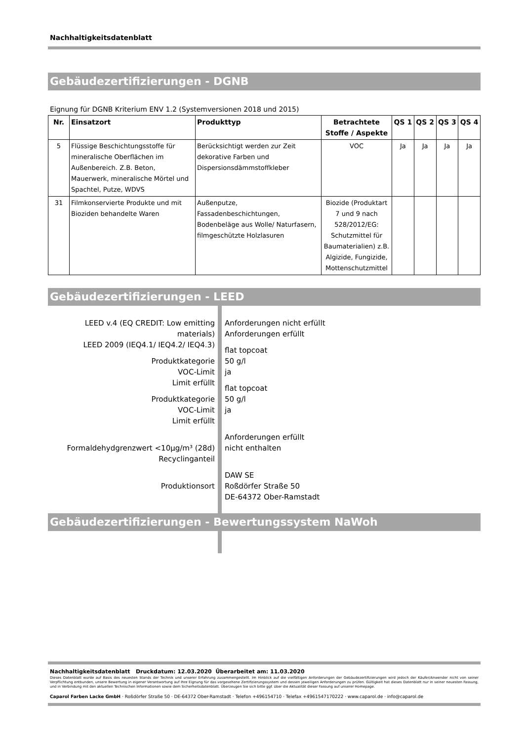Nachhaltigkeitsdatenblatt
Gebäudezertifizierungen - DGNB
Eignung für DGNB Kriterium ENV 1.2 (Systemversionen 2018 und 2015)
| Nr. | Einsatzort | Produkttyp | Betrachtete Stoffe / Aspekte | QS 1 | QS 2 | QS 3 | QS 4 |
| --- | --- | --- | --- | --- | --- | --- | --- |
| 5 | Flüssige Beschichtungsstoffe für mineralische Oberflächen im Außenbereich. Z.B. Beton, Mauerwerk, mineralische Mörtel und Spachtel, Putze, WDVS | Berücksichtigt werden zur Zeit dekorative Farben und Dispersionsdämmstoffkleber | VOC | Ja | Ja | Ja | Ja |
| 31 | Filmkonservierte Produkte und mit Bioziden behandelte Waren | Außenputze, Fassadenbeschichtungen, Bodenbeläge aus Wolle/ Naturfasern, filmgeschützte Holzlasuren | Biozide (Produktart 7 und 9 nach 528/2012/EG: Schutzmittel für Baumaterialien) z.B. Algizide, Fungizide, Mottenschutzmittel | | | | |
Gebäudezertifizierungen - LEED
LEED v.4 (EQ CREDIT: Low emitting materials)
LEED 2009 (IEQ4.1/ IEQ4.2/ IEQ4.3)
Produktkategorie
VOC-Limit
Limit erfüllt
Produktkategorie
VOC-Limit
Limit erfüllt
Formaldehydgrenzwert <10µg/m³ (28d)
Recyclinganteil
Produktionsort
Anforderungen nicht erfüllt
Anforderungen erfüllt
flat topcoat
50 g/l
ja
flat topcoat
50 g/l
ja
Anforderungen erfüllt
nicht enthalten
DAW SE
Roßdörfer Straße 50
DE-64372 Ober-Ramstadt
Gebäudezertifizierungen - Bewertungssystem NaWoh
Nachhaltigkeitsdatenblatt Druckdatum: 12.03.2020 Überarbeitet am: 11.03.2020
Dieses Datenblatt wurde auf Basis des neuesten Stands der Technik und unserer Erfahrung zusammengestellt. Im Hinblick auf die vielfältigen Anforderungen der Gebäudezertifizierungen wird jedoch der Käufer/Anwender nicht von seiner Verpflichtung entbunden, unsere Bewertung in eigener Verantwortung auf Ihre Eignung für das vorgesehene Zertifizierungssystem und dessen jeweiligen Anforderungen zu prüfen. Gültigkeit hat dieses Datenblatt nur in seiner neuesten Fassung, und in Verbindung mit den aktuellen Technischen Informationen sowie dem Sicherheitsdatenblatt. Überzeugen Sie sich bitte ggf. über die Aktualität dieser Fassung auf unserer Homepage.
Caparol Farben Lacke GmbH · Roßdörfer Straße 50 · DE-64372 Ober-Ramstadt · Telefon +496154710 · Telefax +4961547170222 · www.caparol.de · info@caparol.de